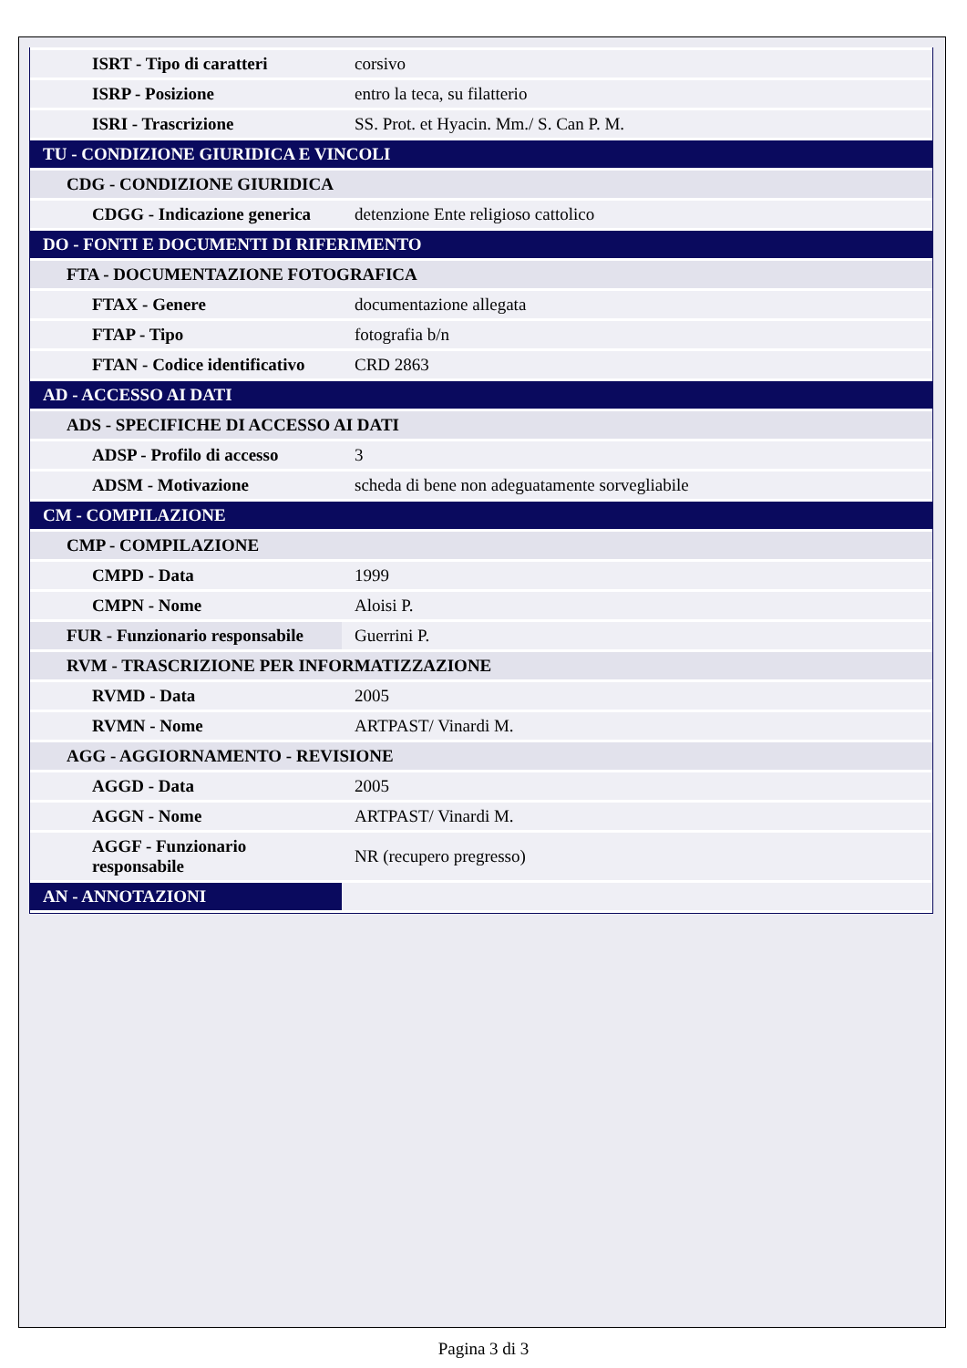| ISRT - Tipo di caratteri | corsivo |
| ISRP - Posizione | entro la teca, su filatterio |
| ISRI - Trascrizione | SS. Prot. et Hyacin. Mm./ S. Can P. M. |
| TU - CONDIZIONE GIURIDICA E VINCOLI | |
| CDG - CONDIZIONE GIURIDICA | |
| CDGG - Indicazione generica | detenzione Ente religioso cattolico |
| DO - FONTI E DOCUMENTI DI RIFERIMENTO | |
| FTA - DOCUMENTAZIONE FOTOGRAFICA | |
| FTAX - Genere | documentazione allegata |
| FTAP - Tipo | fotografia b/n |
| FTAN - Codice identificativo | CRD 2863 |
| AD - ACCESSO AI DATI | |
| ADS - SPECIFICHE DI ACCESSO AI DATI | |
| ADSP - Profilo di accesso | 3 |
| ADSM - Motivazione | scheda di bene non adeguatamente sorvegliabile |
| CM - COMPILAZIONE | |
| CMP - COMPILAZIONE | |
| CMPD - Data | 1999 |
| CMPN - Nome | Aloisi P. |
| FUR - Funzionario responsabile | Guerrini P. |
| RVM - TRASCRIZIONE PER INFORMATIZZAZIONE | |
| RVMD - Data | 2005 |
| RVMN - Nome | ARTPAST/ Vinardi M. |
| AGG - AGGIORNAMENTO - REVISIONE | |
| AGGD - Data | 2005 |
| AGGN - Nome | ARTPAST/ Vinardi M. |
| AGGF - Funzionario responsabile | NR (recupero pregresso) |
| AN - ANNOTAZIONI | |
Pagina 3 di 3